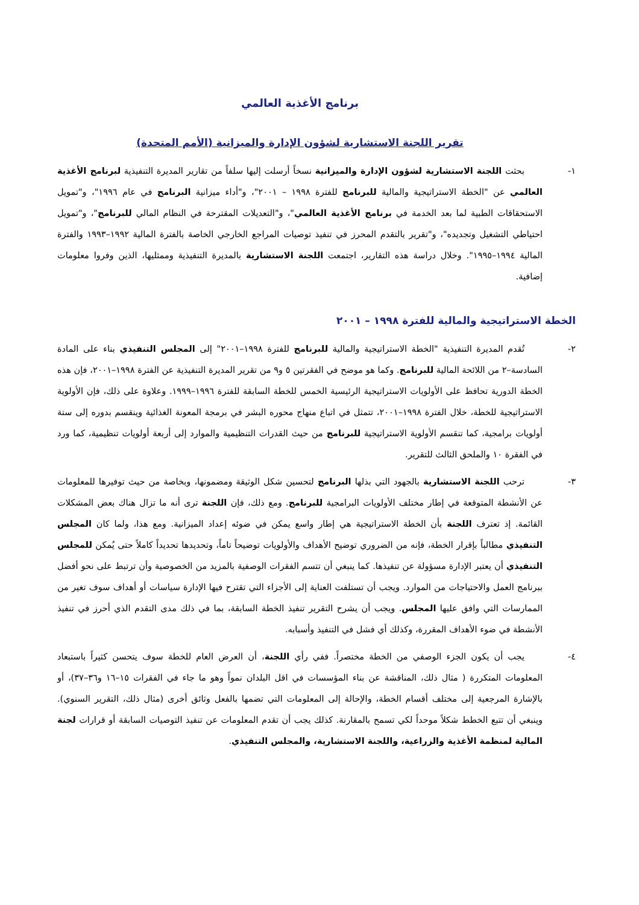برنامج الأغذية العالمي
تقرير اللجنة الاستشارية لشؤون الإدارة والميزانية (الأمم المتحدة)
١- بحثت اللجنة الاستشارية لشؤون الإدارة والميزانية نسخاً أرسلت إليها سلفاً من تقارير المديرة التنفيذية لبرنامج الأغذية العالمي عن "الخطة الاستراتيجية والمالية للبرنامج للفترة ١٩٩٨ – ٢٠٠١"، و"أداء ميزانية البرنامج في عام ١٩٩٦"، و"تمويل الاستحقاقات الطبية لما بعد الخدمة في برنامج الأغذية العالمي"، و"التعديلات المقترحة في النظام المالي للبرنامج"، و"تمويل احتياطي التشغيل وتجديده"، و"تقرير بالتقدم المحرز في تنفيذ توصيات المراجع الخارجي الخاصة بالفترة المالية ١٩٩٢–١٩٩٣ والفترة المالية ١٩٩٤–١٩٩٥". وخلال دراسة هذه التقارير، اجتمعت اللجنة الاستشارية بالمديرة التنفيذية وممثليها، الذين وفروا معلومات إضافية.
الخطة الاستراتيجية والمالية للفترة ١٩٩٨ – ٢٠٠١
٢- تُقدم المديرة التنفيذية "الخطة الاستراتيجية والمالية للبرنامج للفترة ١٩٩٨–٢٠٠١" إلى المجلس التنفيذي بناء على المادة السادسة–٢ من اللائحة المالية للبرنامج. وكما هو موضح في الفقرتين ٥ و٩ من تقرير المديرة التنفيذية عن الفترة ١٩٩٨–٢٠٠١، فإن هذه الخطة الدورية تحافظ على الأولويات الاستراتيجية الرئيسية الخمس للخطة السابقة للفترة ١٩٩٦–١٩٩٩. وعلاوة على ذلك، فإن الأولوية الاستراتيجية للخطة، خلال الفترة ١٩٩٨–٢٠٠١، تتمثل في اتباع منهاج محوره البشر في برمجة المعونة الغذائية وينقسم بدوره إلى ستة أولويات برامجية، كما تنقسم الأولوية الاستراتيجية للبرنامج من حيث القدرات التنظيمية والموارد إلى أربعة أولويات تنظيمية، كما ورد في الفقرة ١٠ والملحق الثالث للتقرير.
٣- ترحب اللجنة الاستشارية بالجهود التي بذلها البرنامج لتحسين شكل الوثيقة ومضمونها، وبخاصة من حيث توفيرها للمعلومات عن الأنشطة المتوقعة في إطار مختلف الأولويات البرامجية للبرنامج. ومع ذلك، فإن اللجنة ترى أنه ما تزال هناك بعض المشكلات القائمة. إذ تعترف اللجنة بأن الخطة الاستراتيجية هي إطار واسع يمكن في ضوئه إعداد الميزانية. ومع هذا، ولما كان المجلس التنفيذي مطالباً بإقرار الخطة، فإنه من الضروري توضيح الأهداف والأولويات توضيحاً تاماً، وتحديدها تحديداً كاملاً حتى يُمكن للمجلس التنفيذي أن يعتبر الإدارة مسؤولة عن تنفيذها. كما ينبغي أن تتسم الفقرات الوصفية بالمزيد من الخصوصية وأن ترتبط على نحو أفضل ببرنامج العمل والاحتياجات من الموارد. ويجب أن تستلفت العناية إلى الأجزاء التي تقترح فيها الإدارة سياسات أو أهداف سوف تغير من الممارسات التي وافق عليها المجلس. ويجب أن يشرح التقرير تنفيذ الخطة السابقة، بما في ذلك مدى التقدم الذي أحرز في تنفيذ الأنشطة في ضوء الأهداف المقررة، وكذلك أي فشل في التنفيذ وأسبابه.
٤- يجب أن يكون الجزء الوصفي من الخطة مختصراً. ففي رأي اللجنة، أن العرض العام للخطة سوف يتحسن كثيراً باستبعاد المعلومات المتكررة ( مثال ذلك، المناقشة عن بناء المؤسسات في اقل البلدان نمواً وهو ما جاء في الفقرات ١٥–١٦ و٣٦–٣٧)، أو بالإشارة المرجعية إلى مختلف أقسام الخطة، والإحالة إلى المعلومات التي تضمها بالفعل وثائق أخرى (مثال ذلك، التقرير السنوي). وينبغي أن تتبع الخطط شكلاً موحداً لكي تسمح بالمقارنة. كذلك يجب أن تقدم المعلومات عن تنفيذ التوصيات السابقة أو قرارات لجنة المالية لمنظمة الأغذية والزراعية، واللجنة الاستشارية، والمجلس التنفيذي.